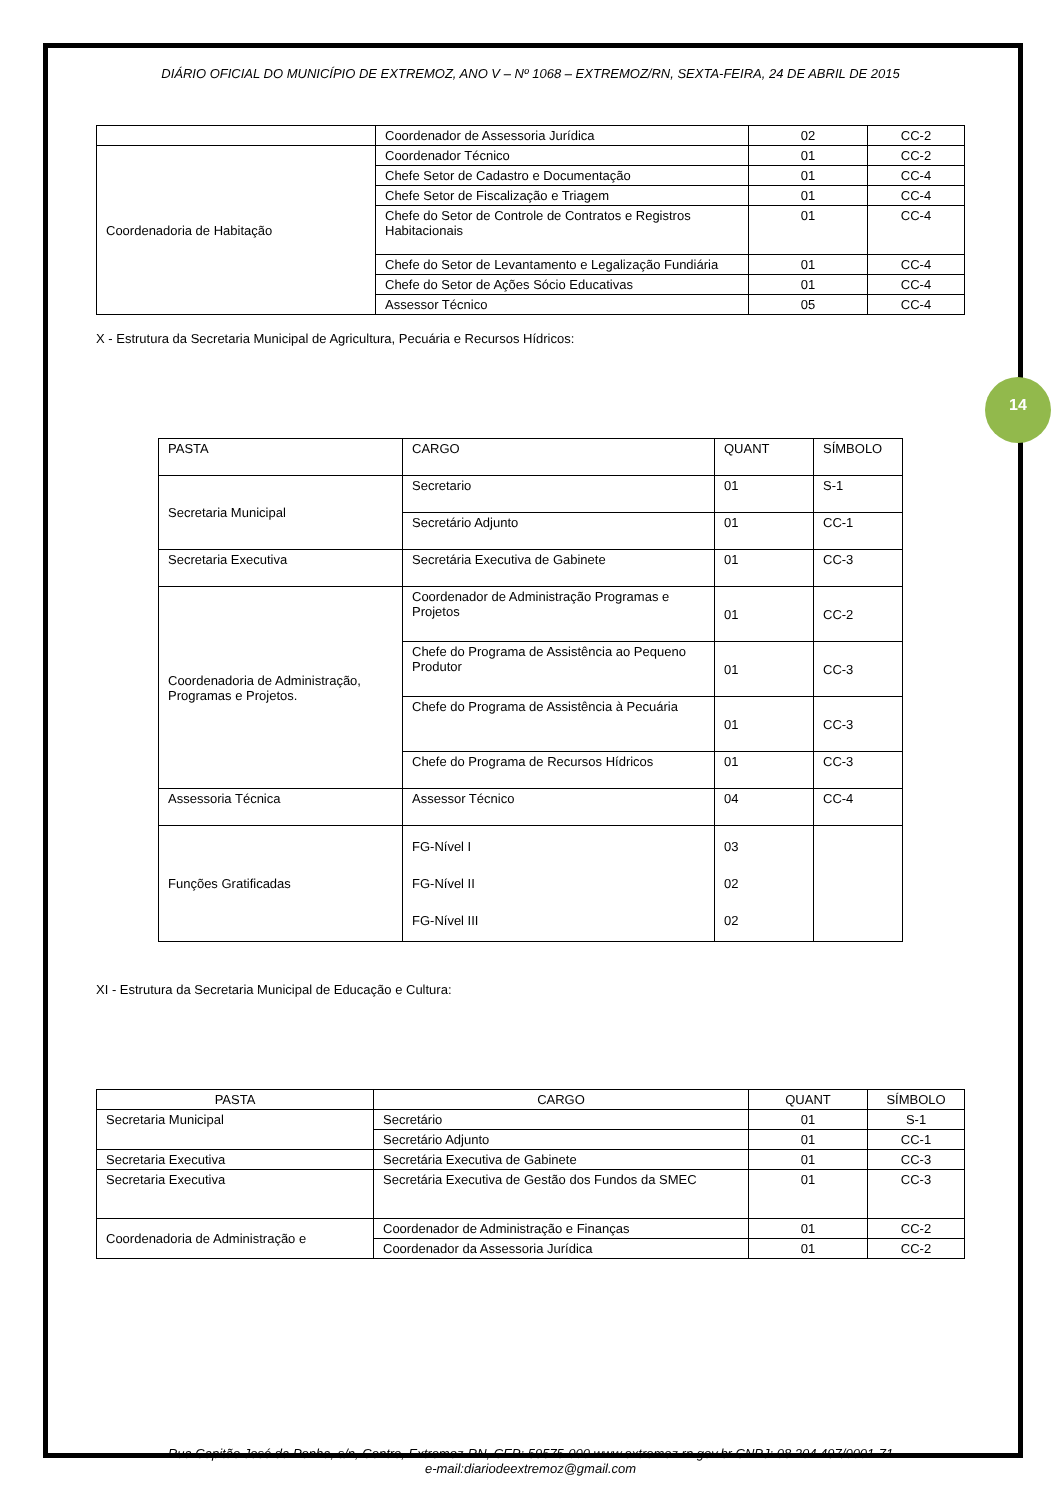14
DIÁRIO OFICIAL DO MUNICÍPIO DE EXTREMOZ, ANO V – Nº 1068 – EXTREMOZ/RN, SEXTA-FEIRA, 24 DE ABRIL DE 2015
| | Coordenador de Assessoria Jurídica | 02 | CC-2 |
| Coordenadoria de Habitação | Coordenador Técnico | 01 | CC-2 |
| | Chefe Setor de Cadastro e Documentação | 01 | CC-4 |
| | Chefe Setor de Fiscalização e Triagem | 01 | CC-4 |
| | Chefe do Setor de Controle de Contratos e Registros Habitacionais | 01 | CC-4 |
| | Chefe do Setor de Levantamento e Legalização Fundiária | 01 | CC-4 |
| | Chefe do Setor de Ações Sócio Educativas | 01 | CC-4 |
| | Assessor Técnico | 05 | CC-4 |
X - Estrutura da Secretaria Municipal de Agricultura, Pecuária e Recursos Hídricos:
| PASTA | CARGO | QUANT | SÍMBOLO |
| --- | --- | --- | --- |
| Secretaria Municipal | Secretario | 01 | S-1 |
| | Secretário Adjunto | 01 | CC-1 |
| Secretaria Executiva | Secretária Executiva de Gabinete | 01 | CC-3 |
| Coordenadoria de Administração, Programas e Projetos. | Coordenador de Administração Programas e Projetos | 01 | CC-2 |
| | Chefe do Programa de Assistência ao Pequeno Produtor | 01 | CC-3 |
| | Chefe do Programa de Assistência à Pecuária | 01 | CC-3 |
| | Chefe do Programa de Recursos Hídricos | 01 | CC-3 |
| Assessoria Técnica | Assessor Técnico | 04 | CC-4 |
| Funções Gratificadas | FG-Nível I FG-Nível II FG-Nível III | 03 02 02 | |
XI - Estrutura da Secretaria Municipal de Educação e Cultura:
| PASTA | CARGO | QUANT | SÍMBOLO |
| --- | --- | --- | --- |
| Secretaria Municipal | Secretário | 01 | S-1 |
| | Secretário Adjunto | 01 | CC-1 |
| Secretaria Executiva | Secretária Executiva de Gabinete | 01 | CC-3 |
| Secretaria Executiva | Secretária Executiva de Gestão dos Fundos da SMEC | 01 | CC-3 |
| Coordenadoria de Administração e | Coordenador de Administração e Finanças | 01 | CC-2 |
| | Coordenador da Assessoria Jurídica | 01 | CC-2 |
Rua Capitão José da Penha, s/n, Centro, Extremoz-RN, CEP: 59575-000 www.extremoz.rn.gov.br CNPJ: 08.204.497/0001-71
e-mail:diariodeextremoz@gmail.com